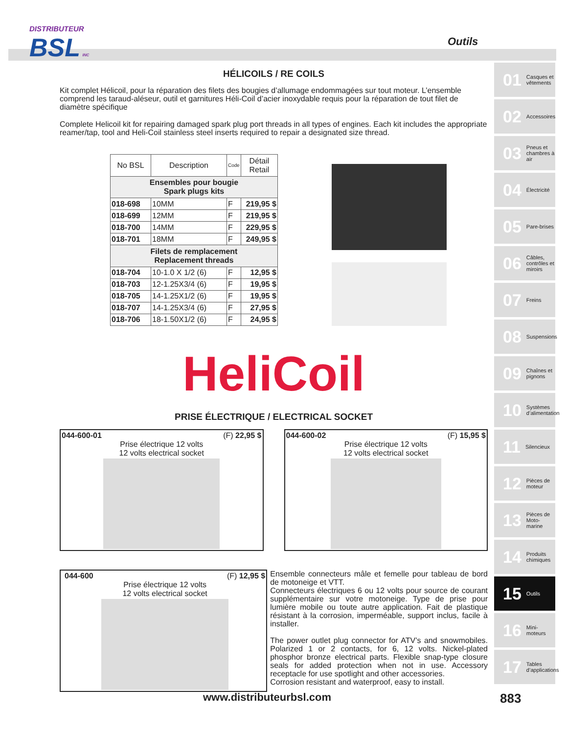DISTRIBUTEUR
BSL INC
Outils
HÉLICOILS / RE COILS
Kit complet Hélicoil, pour la réparation des filets des bougies d’allumage endommagées sur tout moteur. L’ensemble comprend les taraud-aléseur, outil et garnitures Héli-Coil d’acier inoxydable requis pour la réparation de tout filet de diamètre spécifique
Complete Helicoil kit for repairing damaged spark plug port threads in all types of engines. Each kit includes the appropriate reamer/tap, tool and Heli-Coil stainless steel inserts required to repair a designated size thread.
| No BSL | Description | Code | Détail Retail |
| --- | --- | --- | --- |
| Ensembles pour bougie Spark plugs kits | | | |
| 018-698 | 10MM | F | 219,95 $ |
| 018-699 | 12MM | F | 219,95 $ |
| 018-700 | 14MM | F | 229,95 $ |
| 018-701 | 18MM | F | 249,95 $ |
| Filets de remplacement Replacement threads | | | |
| 018-704 | 10-1.0 X 1/2 (6) | F | 12,95 $ |
| 018-703 | 12-1.25X3/4 (6) | F | 19,95 $ |
| 018-705 | 14-1.25X1/2 (6) | F | 19,95 $ |
| 018-707 | 14-1.25X3/4 (6) | F | 27,95 $ |
| 018-706 | 18-1.50X1/2 (6) | F | 24,95 $ |
HeliCoil
PRISE ÉLECTRIQUE / ELECTRICAL SOCKET
044-600-01 (F) 22,95 $
Prise électrique 12 volts
12 volts electrical socket
044-600-02 (F) 15,95 $
Prise électrique 12 volts
12 volts electrical socket
044-600 (F) 12,95 $
Prise électrique 12 volts
12 volts electrical socket
Ensemble connecteurs mâle et femelle pour tableau de bord de motoneige et VTT.
Connecteurs électriques 6 ou 12 volts pour source de courant supplémentaire sur votre motoneige. Type de prise pour lumière mobile ou toute autre application. Fait de plastique résistant à la corrosion, imperméable, support inclus, facile à installer.
The power outlet plug connector for ATV’s and snowmobiles. Polarized 1 or 2 contacts, for 6, 12 volts. Nickel-plated phosphor bronze electrical parts. Flexible snap-type closure seals for added protection when not in use. Accessory receptacle for use spotlight and other accessories.
Corrosion resistant and waterproof, easy to install.
01 Casques et vêtements
02 Accessoires
03 Pneus et chambres à air
04 Électricité
05 Pare-brises
06 Câbles, contrôles et miroirs
07 Freins
08 Suspensions
09 Chaînes et pignons
10 Systèmes d’alimentation
11 Silencieux
12 Pièces de moteur
13 Pièces de Moto-marine
14 Produits chimiques
15 Outils
16 Mini-moteurs
17 Tables d’applications
www.distributeurbsl.com 883